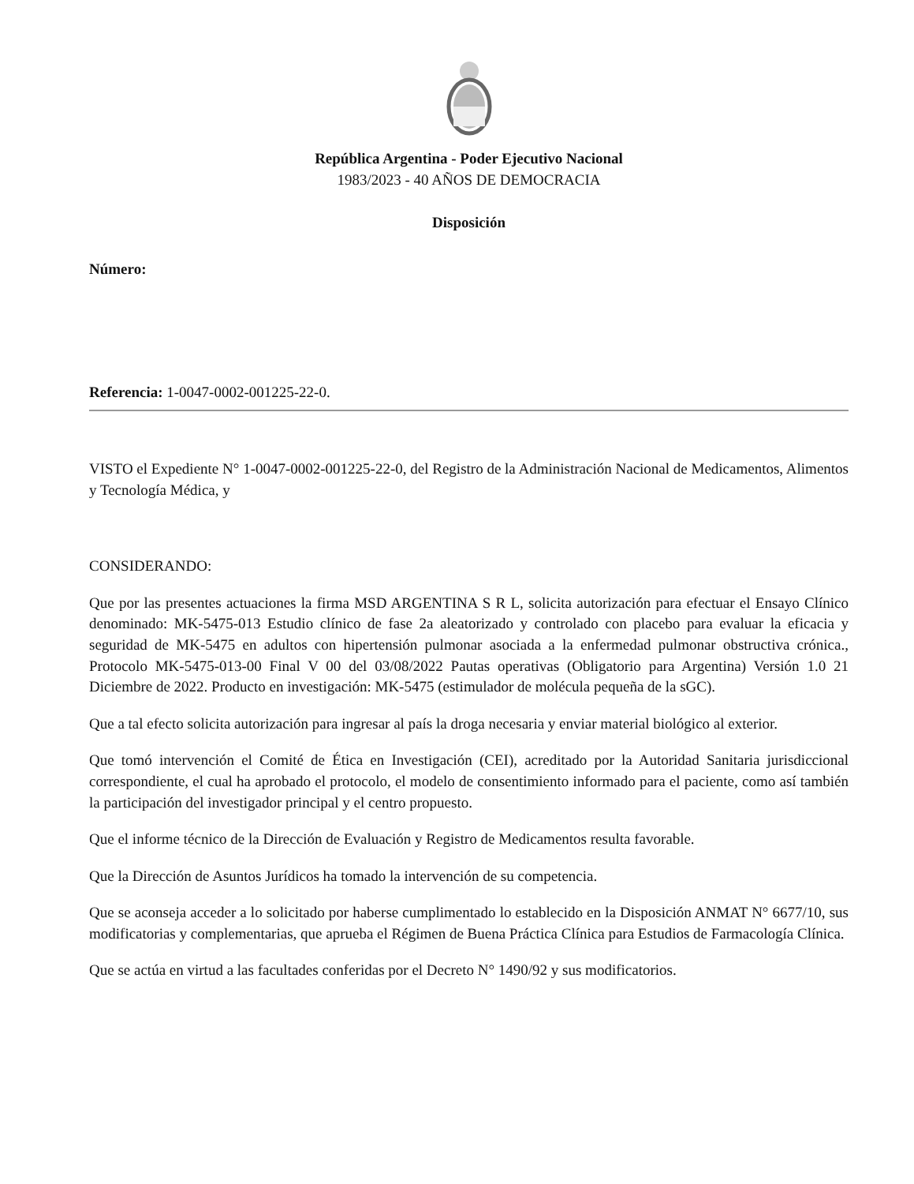República Argentina - Poder Ejecutivo Nacional
1983/2023 - 40 AÑOS DE DEMOCRACIA
Disposición
Número:
Referencia: 1-0047-0002-001225-22-0.
VISTO el Expediente N° 1-0047-0002-001225-22-0, del Registro de la Administración Nacional de Medicamentos, Alimentos y Tecnología Médica, y
CONSIDERANDO:
Que por las presentes actuaciones la firma MSD ARGENTINA S R L, solicita autorización para efectuar el Ensayo Clínico denominado: MK-5475-013 Estudio clínico de fase 2a aleatorizado y controlado con placebo para evaluar la eficacia y seguridad de MK-5475 en adultos con hipertensión pulmonar asociada a la enfermedad pulmonar obstructiva crónica., Protocolo MK-5475-013-00 Final V 00 del 03/08/2022 Pautas operativas (Obligatorio para Argentina) Versión 1.0 21 Diciembre de 2022. Producto en investigación: MK-5475 (estimulador de molécula pequeña de la sGC).
Que a tal efecto solicita autorización para ingresar al país la droga necesaria y enviar material biológico al exterior.
Que tomó intervención el Comité de Ética en Investigación (CEI), acreditado por la Autoridad Sanitaria jurisdiccional correspondiente, el cual ha aprobado el protocolo, el modelo de consentimiento informado para el paciente, como así también la participación del investigador principal y el centro propuesto.
Que el informe técnico de la Dirección de Evaluación y Registro de Medicamentos resulta favorable.
Que la Dirección de Asuntos Jurídicos ha tomado la intervención de su competencia.
Que se aconseja acceder a lo solicitado por haberse cumplimentado lo establecido en la Disposición ANMAT N° 6677/10, sus modificatorias y complementarias, que aprueba el Régimen de Buena Práctica Clínica para Estudios de Farmacología Clínica.
Que se actúa en virtud a las facultades conferidas por el Decreto N° 1490/92 y sus modificatorios.